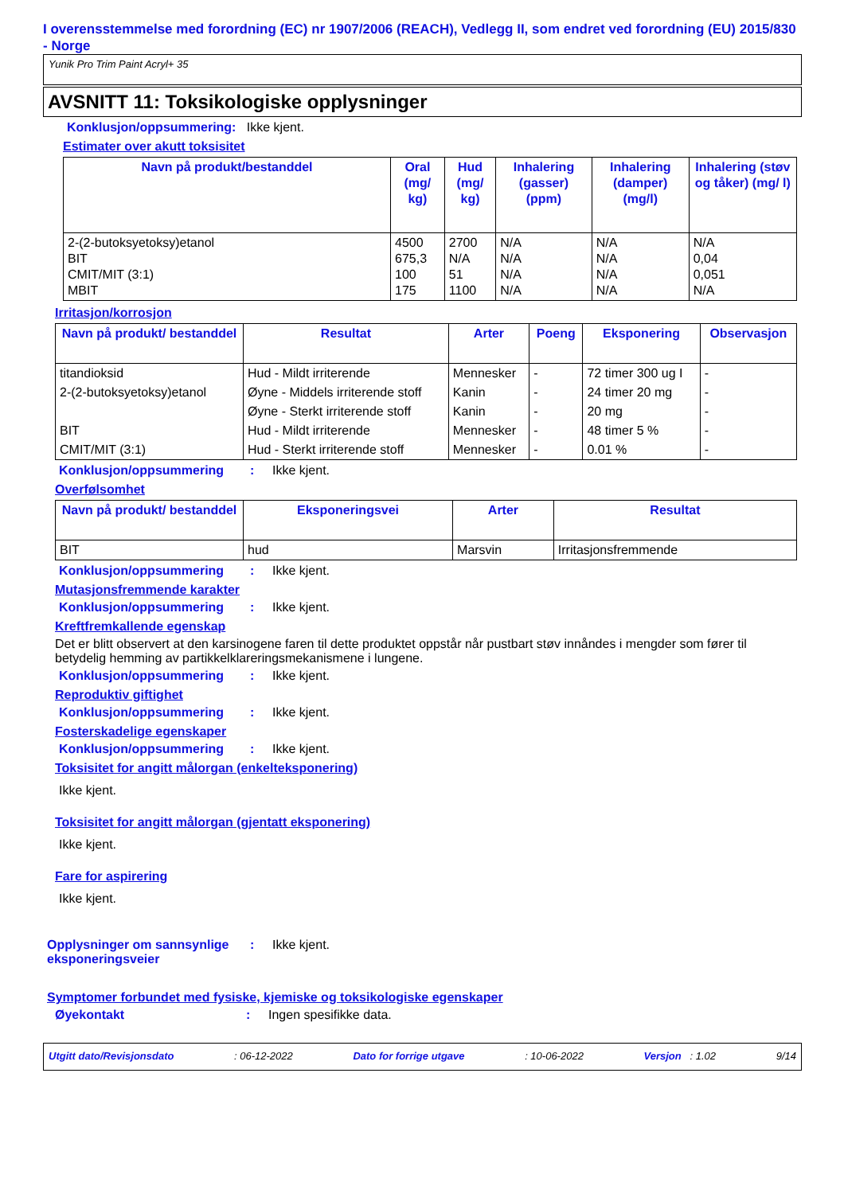I overensstemmelse med forordning (EC) nr 1907/2006 (REACH), Vedlegg II, som endret ved forordning (EU) 2015/830 - Norge
Yunik Pro Trim Paint Acryl+ 35
AVSNITT 11: Toksikologiske opplysninger
Konklusjon/oppsummering: Ikke kjent.
Estimater over akutt toksisitet
| Navn på produkt/bestanddel | Oral (mg/ kg) | Hud (mg/ kg) | Inhalering (gasser) (ppm) | Inhalering (damper) (mg/l) | Inhalering (støv og tåker) (mg/ l) |
| --- | --- | --- | --- | --- | --- |
| 2-(2-butoksyetoksy)etanol BIT CMIT/MIT (3:1) MBIT | 4500 675,3 100 175 | 2700 N/A 51 1100 | N/A N/A N/A N/A | N/A N/A N/A N/A | N/A 0,04 0,051 N/A |
Irritasjon/korrosjon
| Navn på produkt/ bestanddel | Resultat | Arter | Poeng | Eksponering | Observasjon |
| --- | --- | --- | --- | --- | --- |
| titandioksid | Hud - Mildt irriterende | Mennesker | - | 72 timer 300 ug I | - |
| 2-(2-butoksyetoksy)etanol | Øyne - Middels irriterende stoff | Kanin | - | 24 timer 20 mg | - |
| | Øyne - Sterkt irriterende stoff | Kanin | - | 20 mg | - |
| BIT | Hud - Mildt irriterende | Mennesker | - | 48 timer 5 % | - |
| CMIT/MIT (3:1) | Hud - Sterkt irriterende stoff | Mennesker | - | 0.01 % | - |
Konklusjon/oppsummering: Ikke kjent.
Overfølsomhet
| Navn på produkt/ bestanddel | Eksponeringsvei | Arter | Resultat |
| --- | --- | --- | --- |
| BIT | hud | Marsvin | Irritasjonsfremmende |
Konklusjon/oppsummering: Ikke kjent.
Mutasjonsfremmende karakter
Konklusjon/oppsummering: Ikke kjent.
Kreftfremkallende egenskap
Det er blitt observert at den karsinogene faren til dette produktet oppstår når pustbart støv innåndes i mengder som fører til betydelig hemming av partikkelklareringsmekanismene i lungene.
Konklusjon/oppsummering: Ikke kjent.
Reproduktiv giftighet
Konklusjon/oppsummering: Ikke kjent.
Fosterskadelige egenskaper
Konklusjon/oppsummering: Ikke kjent.
Toksisitet for angitt målorgan (enkelteksponering)
Ikke kjent.
Toksisitet for angitt målorgan (gjentatt eksponering)
Ikke kjent.
Fare for aspirering
Ikke kjent.
Opplysninger om sannsynlige eksponeringsveier: Ikke kjent.
Symptomer forbundet med fysiske, kjemiske og toksikologiske egenskaper
Øyekontakt: Ingen spesifikke data.
Utgitt dato/Revisjonsdato: 06-12-2022 Dato for forrige utgave: 10-06-2022 Versjon : 1.02 9/14